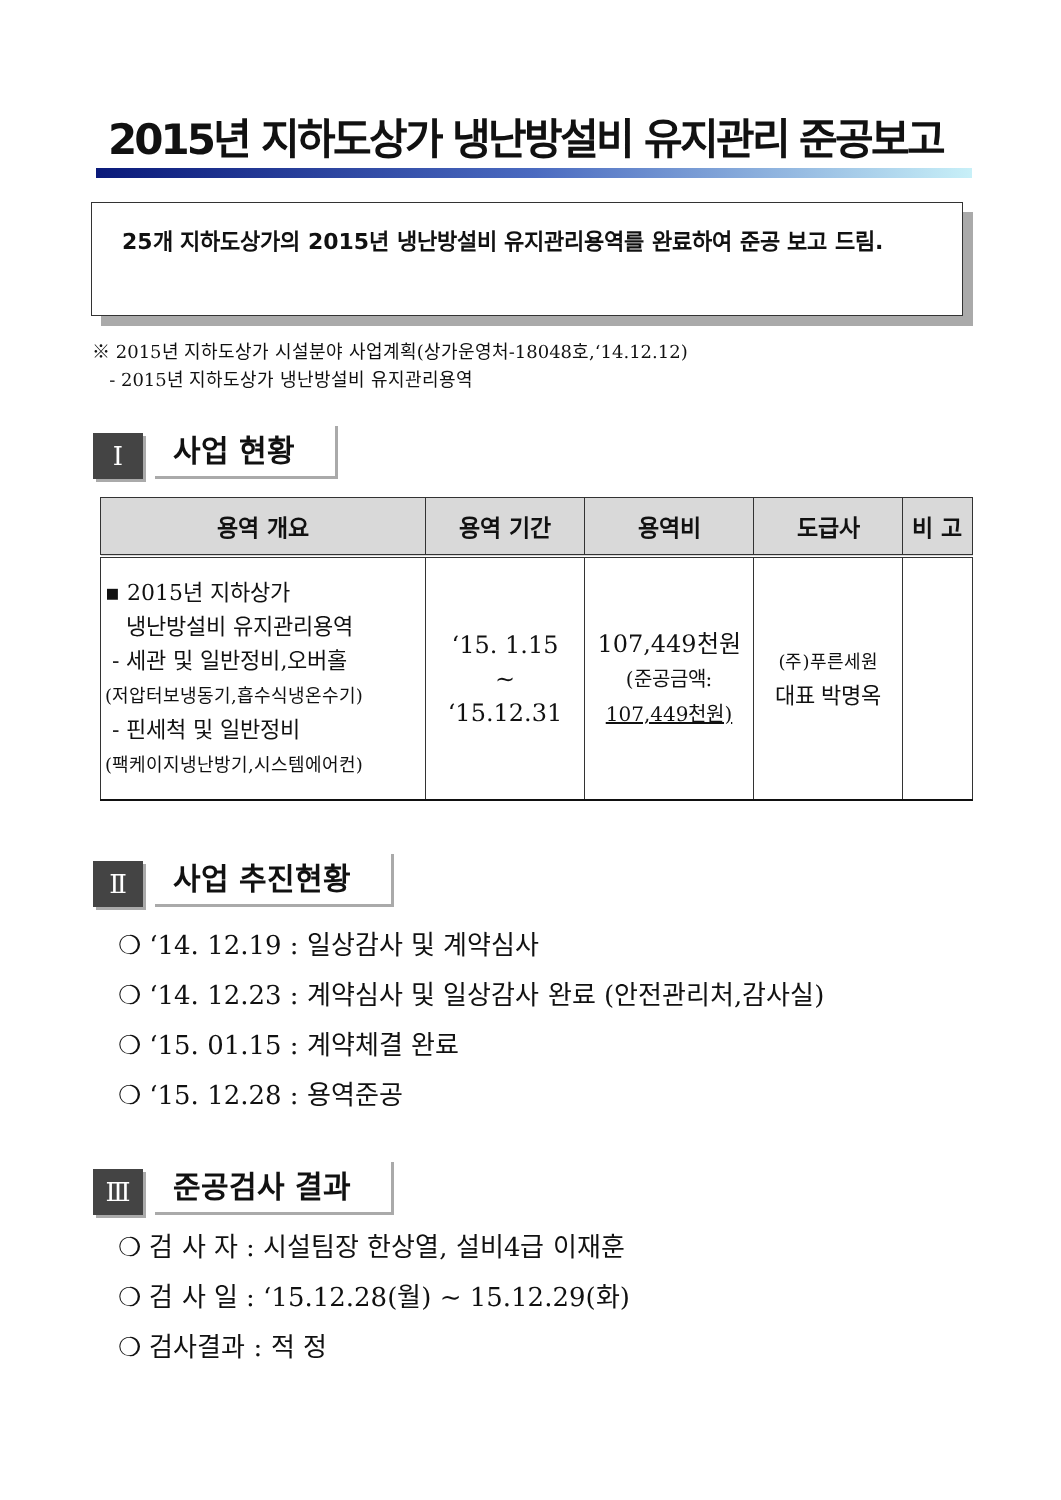2015년 지하도상가 냉난방설비 유지관리 준공보고
25개 지하도상가의 2015년 냉난방설비 유지관리용역를 완료하여 준공 보고 드림.
※ 2015년 지하도상가 시설분야 사업계획(상가운영처-18048호,‘14.12.12)
- 2015년 지하도상가 냉난방설비 유지관리용역
Ⅰ
사업 현황
| 용역 개요 | 용역 기간 | 용역비 | 도급사 | 비 고 |
| --- | --- | --- | --- | --- |
| ▪ 2015년 지하상가 냉난방설비 유지관리용역 - 세관 및 일반정비,오버홀 (저압터보냉동기,흡수식냉온수기) - 핀세척 및 일반정비 (팩케이지냉난방기,시스템에어컨) | ‘15. 1.15 ~ ‘15.12.31 | 107,449천원 (준공금액: 107,449천원) | (주)푸른세원 대표 박명옥 | |
Ⅱ
사업 추진현황
❍ ‘14. 12.19 : 일상감사 및 계약심사
❍ ‘14. 12.23 : 계약심사 및 일상감사 완료 (안전관리처,감사실)
❍ ‘15. 01.15 : 계약체결 완료
❍ ‘15. 12.28 : 용역준공
Ⅲ
준공검사 결과
❍ 검 사 자 : 시설팀장 한상열, 설비4급 이재훈
❍ 검 사 일 : ‘15.12.28(월) ~ 15.12.29(화)
❍ 검사결과 : 적 정